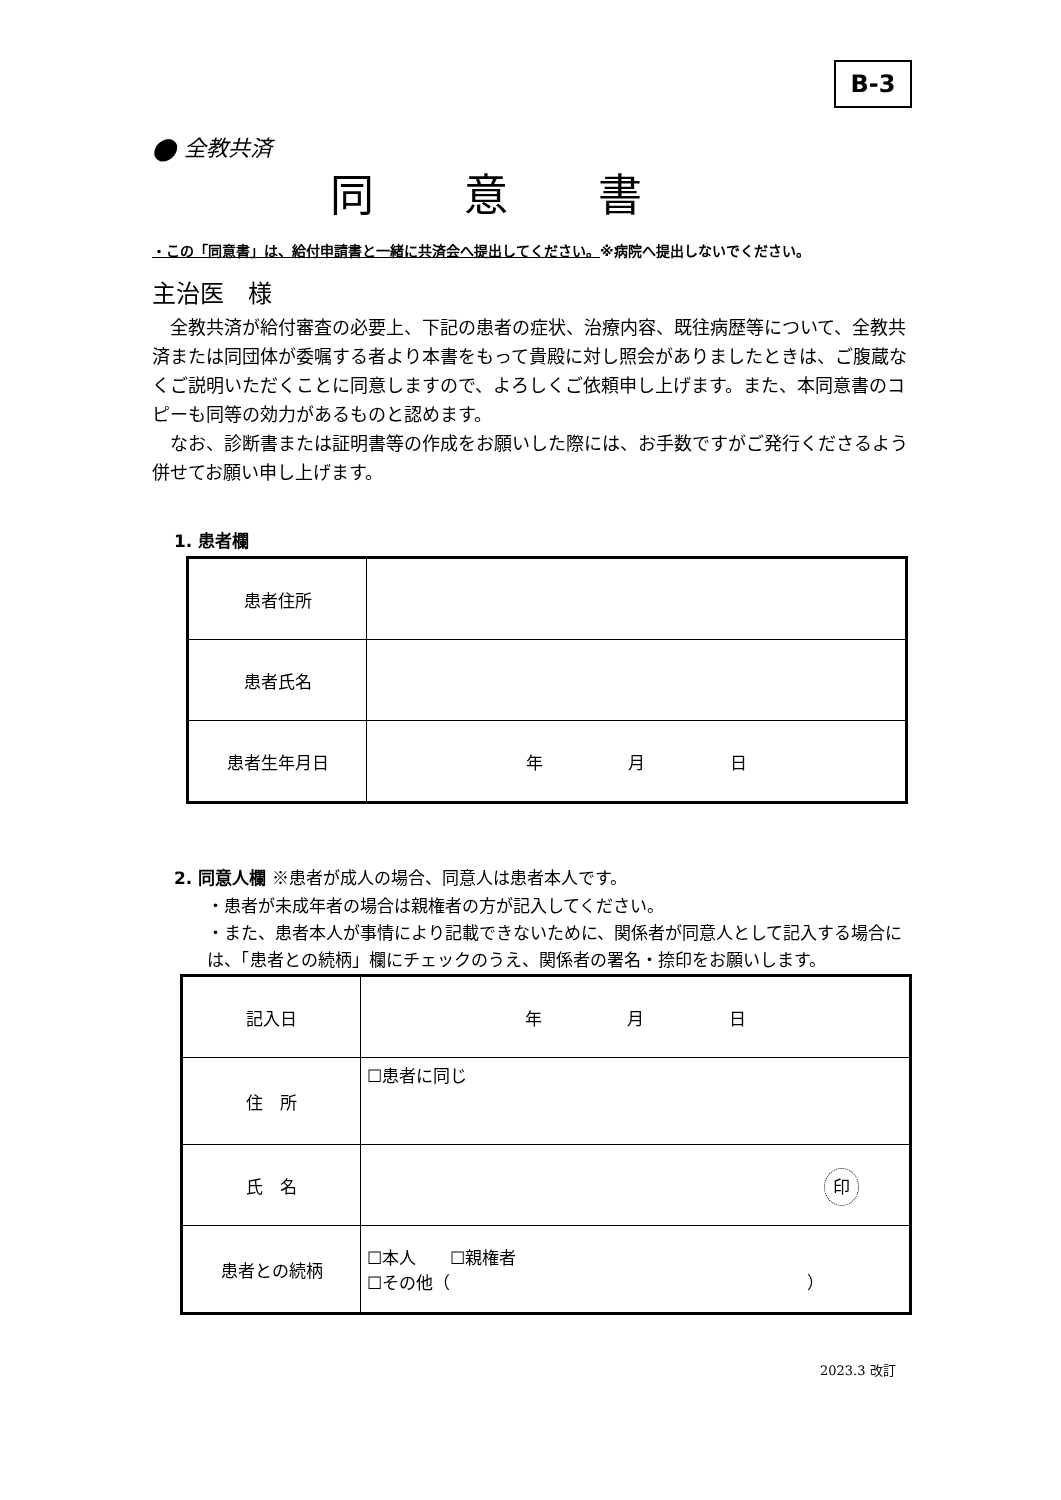B-3
⬤ 全教共済
同意書
・この「同意書」は、給付申請書と一緒に共済会へ提出してください。※病院へ提出しないでください。
主治医　様
　全教共済が給付審査の必要上、下記の患者の症状、治療内容、既往病歴等について、全教共済または同団体が委嘱する者より本書をもって貴殿に対し照会がありましたときは、ご腹蔵なくご説明いただくことに同意しますので、よろしくご依頼申し上げます。また、本同意書のコピーも同等の効力があるものと認めます。
　なお、診断書または証明書等の作成をお願いした際には、お手数ですがご発行くださるよう併せてお願い申し上げます。
1. 患者欄
| 患者住所 | |
| 患者氏名 | |
| 患者生年月日 | 年 月 日 |
2. 同意人欄 ※患者が成人の場合、同意人は患者本人です。
・患者が未成年者の場合は親権者の方が記入してください。
・また、患者本人が事情により記載できないために、関係者が同意人として記入する場合には、「患者との続柄」欄にチェックのうえ、関係者の署名・捺印をお願いします。
| 記入日 | 年 月 日 |
| 住 所 | ☐患者に同じ |
| 氏 名 | 印 |
| 患者との続柄 | ☐本人 ☐親権者 ☐その他（ ） |
2023.3 改訂